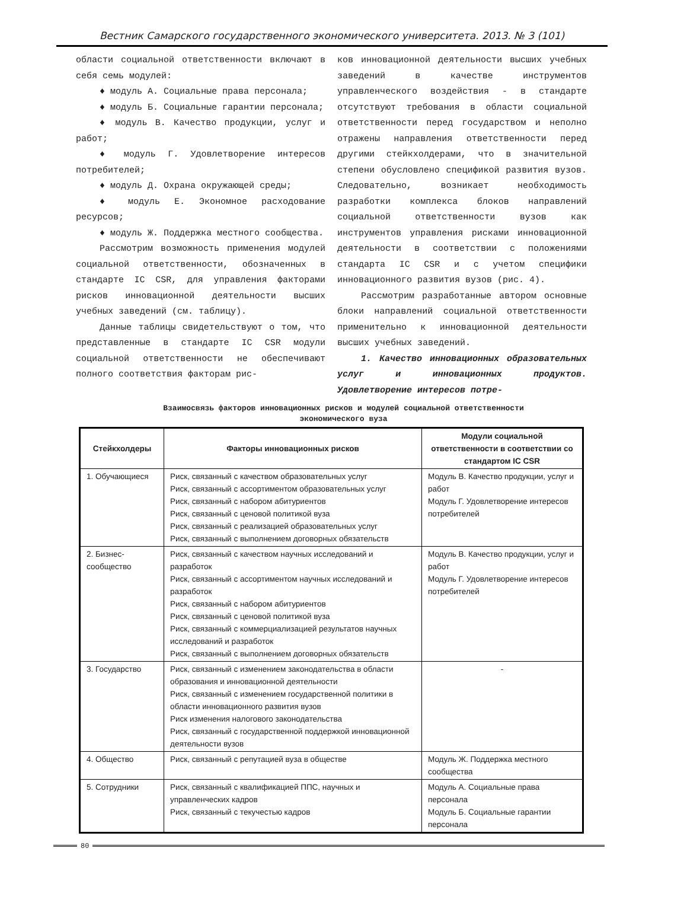Вестник Самарского государственного экономического университета. 2013. № 3 (101)
области социальной ответственности включают в себя семь модулей:
♦ модуль А. Социальные права персонала;
♦ модуль Б. Социальные гарантии персонала;
♦ модуль В. Качество продукции, услуг и работ;
♦ модуль Г. Удовлетворение интересов потребителей;
♦ модуль Д. Охрана окружающей среды;
♦ модуль Е. Экономное расходование ресурсов;
♦ модуль Ж. Поддержка местного сообщества.
Рассмотрим возможность применения модулей социальной ответственности, обозначенных в стандарте IC CSR, для управления факторами рисков инновационной деятельности высших учебных заведений (см. таблицу).
Данные таблицы свидетельствуют о том, что представленные в стандарте IC CSR модули социальной ответственности не обеспечивают полного соответствия факторам рис-
ков инновационной деятельности высших учебных заведений в качестве инструментов управленческого воздействия - в стандарте отсутствуют требования в области социальной ответственности перед государством и неполно отражены направления ответственности перед другими стейкхолдерами, что в значительной степени обусловлено спецификой развития вузов. Следовательно, возникает необходимость разработки комплекса блоков направлений социальной ответственности вузов как инструментов управления рисками инновационной деятельности в соответствии с положениями стандарта IC CSR и с учетом специфики инновационного развития вузов (рис. 4).
Рассмотрим разработанные автором основные блоки направлений социальной ответственности применительно к инновационной деятельности высших учебных заведений.
1. Качество инновационных образовательных услуг и инновационных продуктов. Удовлетворение интересов потре-
Взаимосвязь факторов инновационных рисков и модулей социальной ответственности
экономического вуза
| Стейкхолдеры | Факторы инновационных рисков | Модули социальной ответственности в соответствии со стандартом IC CSR |
| --- | --- | --- |
| 1. Обучающиеся | Риск, связанный с качеством образовательных услуг Риск, связанный с ассортиментом образовательных услуг Риск, связанный с набором абитуриентов Риск, связанный с ценовой политикой вуза Риск, связанный с реализацией образовательных услуг Риск, связанный с выполнением договорных обязательств | Модуль В. Качество продукции, услуг и работ Модуль Г. Удовлетворение интересов потребителей |
| 2. Бизнес-сообщество | Риск, связанный с качеством научных исследований и разработок Риск, связанный с ассортиментом научных исследований и разработок Риск, связанный с набором абитуриентов Риск, связанный с ценовой политикой вуза Риск, связанный с коммерциализацией результатов научных исследований и разработок Риск, связанный с выполнением договорных обязательств | Модуль В. Качество продукции, услуг и работ Модуль Г. Удовлетворение интересов потребителей |
| 3. Государство | Риск, связанный с изменением законодательства в области образования и инновационной деятельности Риск, связанный с изменением государственной политики в области инновационного развития вузов Риск изменения налогового законодательства Риск, связанный с государственной поддержкой инновационной деятельности вузов | - |
| 4. Общество | Риск, связанный с репутацией вуза в обществе | Модуль Ж. Поддержка местного сообщества |
| 5. Сотрудники | Риск, связанный с квалификацией ППС, научных и управленческих кадров Риск, связанный с текучестью кадров | Модуль А. Социальные права персонала Модуль Б. Социальные гарантии персонала |
80